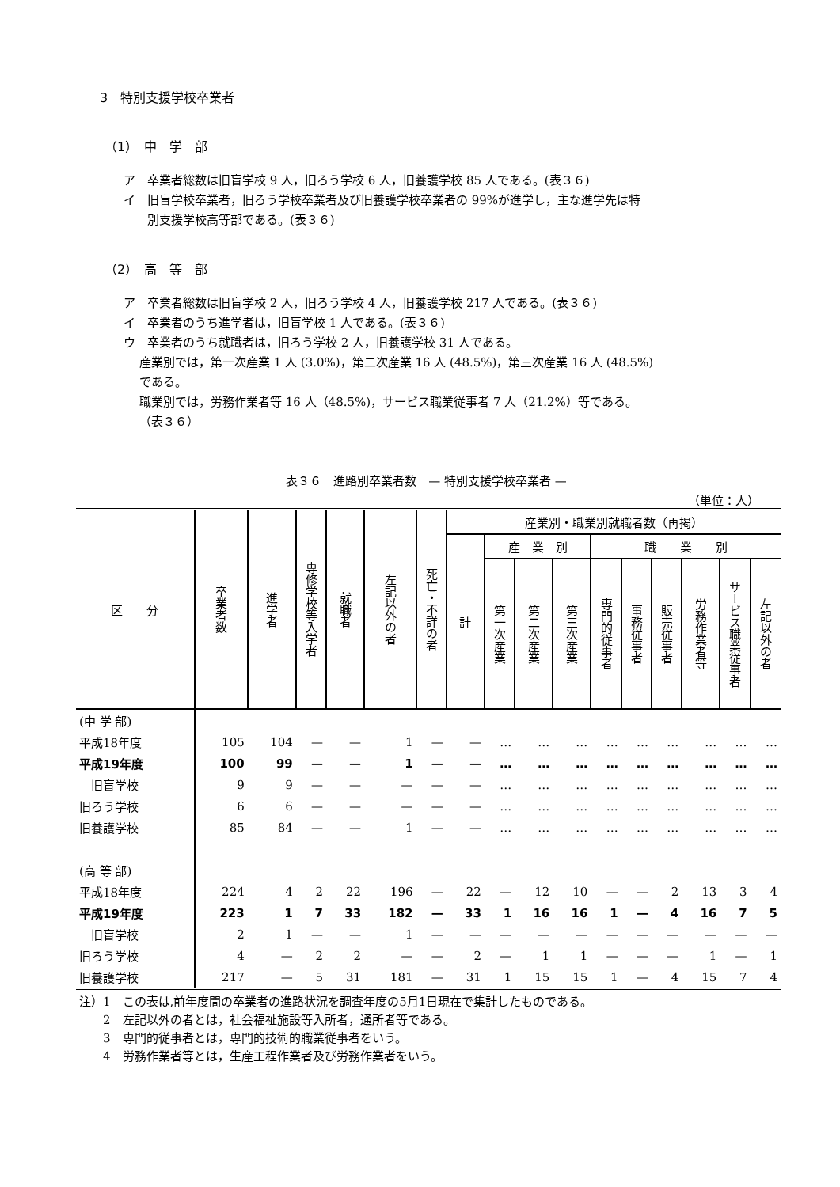3　特別支援学校卒業者
（1）　中　学　部
ア　卒業者総数は旧盲学校 9 人，旧ろう学校 6 人，旧養護学校 85 人である。(表３６)
イ　旧盲学校卒業者，旧ろう学校卒業者及び旧養護学校卒業者の 99%が進学し，主な進学先は特
　　別支援学校高等部である。(表３６)
（2）　高　等　部
ア　卒業者総数は旧盲学校 2 人，旧ろう学校 4 人，旧養護学校 217 人である。(表３６)
イ　卒業者のうち進学者は，旧盲学校 1 人である。(表３６)
ウ　卒業者のうち就職者は，旧ろう学校 2 人，旧養護学校 31 人である。
産業別では，第一次産業 1 人 (3.0%)，第二次産業 16 人 (48.5%)，第三次産業 16 人 (48.5%)
である。
職業別では，労務作業者等 16 人（48.5%)，サービス職業従事者 7 人（21.2%）等である。
（表３６）
表３６　進路別卒業者数　— 特別支援学校卒業者 —
（単位：人）
| 区 分 | 卒業者数 | 進学者 | 専修学校等入学者 | 就職者 | 左記以外の者 | 死亡・不詳の者 | 産業別・職業別就職者数（再掲） | | | | | | | | | |
| --- | --- | --- | --- | --- | --- | --- | --- | --- | --- | --- | --- | --- | --- | --- | --- | --- |
| | | | | | | | 計 | 産 業 別 | | | 職 業 別 | | | | | |
| | | | | | | | | 第一次産業 | 第二次産業 | 第三次産業 | 専門的従事者 | 事務従事者 | 販売従事者 | 労務作業者等 | サービス職業従事者 | 左記以外の者 |
| (中 学 部) | | | | | | | | | | | | | | | | |
| 平成18年度 | 105 | 104 | — | — | 1 | — | — | … | … | … | … | … | … | … | … | … |
| 平成19年度 | 100 | 99 | — | — | 1 | — | — | … | … | … | … | … | … | … | … | … |
| 旧盲学校 | 9 | 9 | — | — | — | — | — | … | … | … | … | … | … | … | … | … |
| 旧ろう学校 | 6 | 6 | — | — | — | — | — | … | … | … | … | … | … | … | … | … |
| 旧養護学校 | 85 | 84 | — | — | 1 | — | — | … | … | … | … | … | … | … | … | … |
| (高 等 部) | | | | | | | | | | | | | | | | |
| 平成18年度 | 224 | 4 | 2 | 22 | 196 | — | 22 | — | 12 | 10 | — | — | 2 | 13 | 3 | 4 |
| 平成19年度 | 223 | 1 | 7 | 33 | 182 | — | 33 | 1 | 16 | 16 | 1 | — | 4 | 16 | 7 | 5 |
| 旧盲学校 | 2 | 1 | — | — | 1 | — | — | — | — | — | — | — | — | — | — | — |
| 旧ろう学校 | 4 | — | 2 | 2 | — | — | 2 | — | 1 | 1 | — | — | — | 1 | — | 1 |
| 旧養護学校 | 217 | — | 5 | 31 | 181 | — | 31 | 1 | 15 | 15 | 1 | — | 4 | 15 | 7 | 4 |
注）1　この表は,前年度間の卒業者の進路状況を調査年度の5月1日現在で集計したものである。
　　2　左記以外の者とは，社会福祉施設等入所者，通所者等である。
　　3　専門的従事者とは，専門的技術的職業従事者をいう。
　　4　労務作業者等とは，生産工程作業者及び労務作業者をいう。